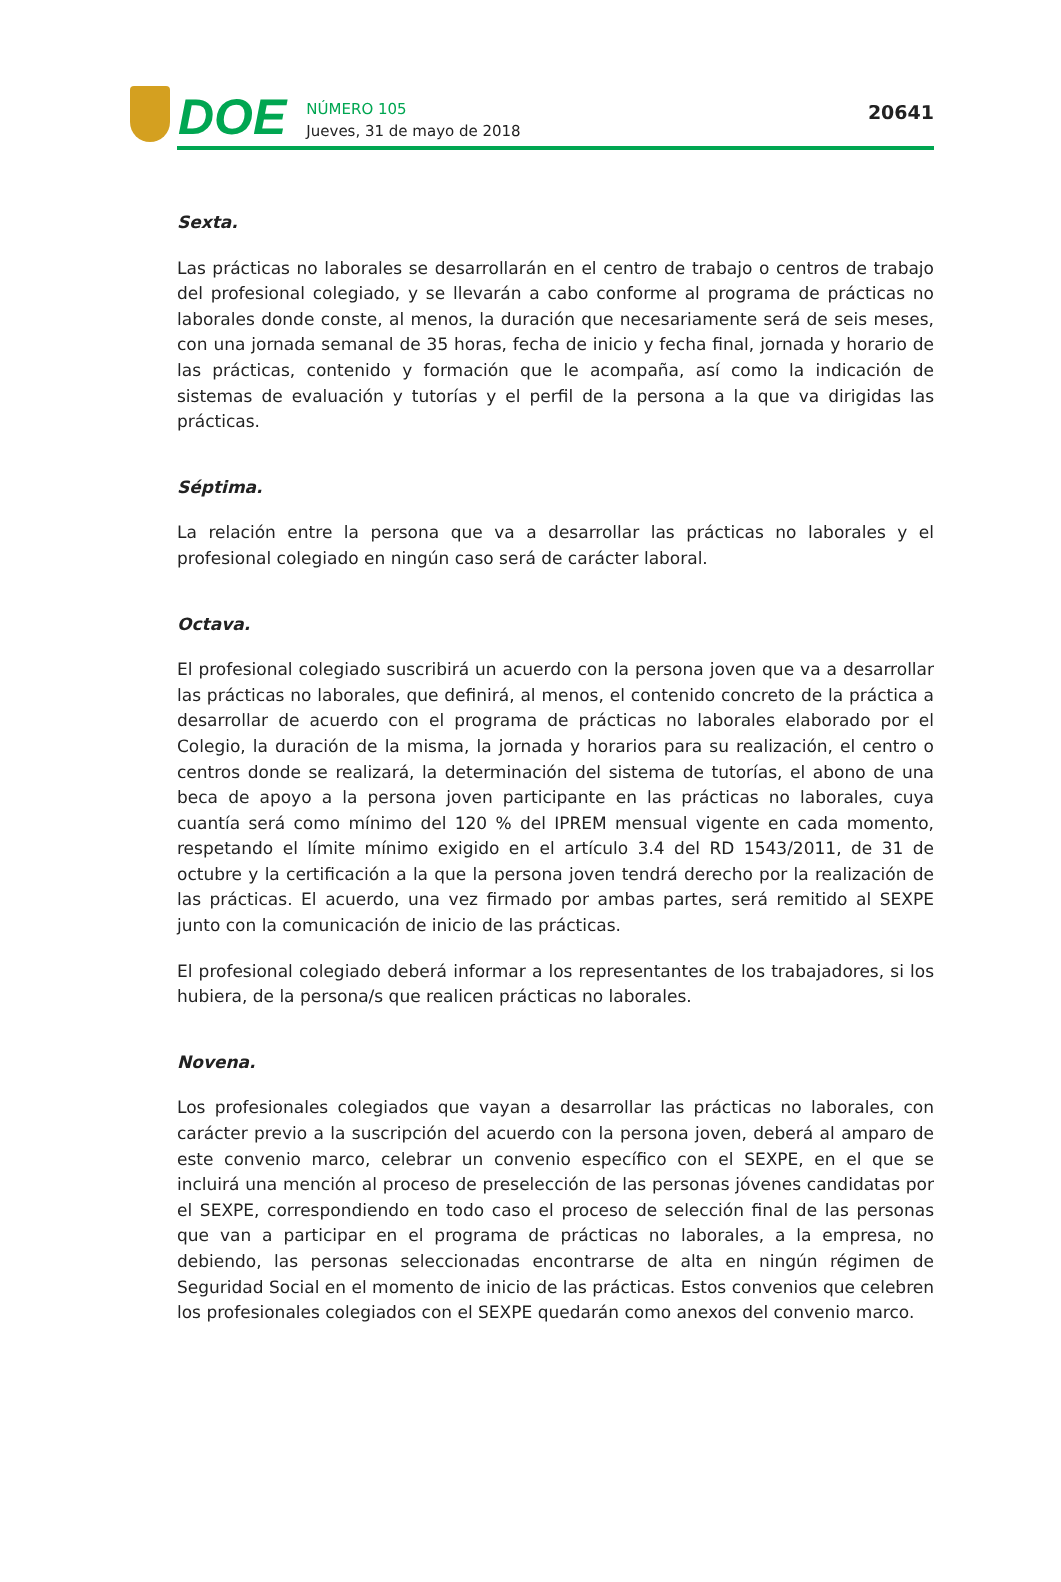DOE
NÚMERO 105
Jueves, 31 de mayo de 2018
20641
Sexta.
Las prácticas no laborales se desarrollarán en el centro de trabajo o centros de trabajo del profesional colegiado, y se llevarán a cabo conforme al programa de prácticas no laborales donde conste, al menos, la duración que necesariamente será de seis meses, con una jornada semanal de 35 horas, fecha de inicio y fecha final, jornada y horario de las prácticas, contenido y formación que le acompaña, así como la indicación de sistemas de evaluación y tutorías y el perfil de la persona a la que va dirigidas las prácticas.
Séptima.
La relación entre la persona que va a desarrollar las prácticas no laborales y el profesional colegiado en ningún caso será de carácter laboral.
Octava.
El profesional colegiado suscribirá un acuerdo con la persona joven que va a desarrollar las prácticas no laborales, que definirá, al menos, el contenido concreto de la práctica a desarrollar de acuerdo con el programa de prácticas no laborales elaborado por el Colegio, la duración de la misma, la jornada y horarios para su realización, el centro o centros donde se realizará, la determinación del sistema de tutorías, el abono de una beca de apoyo a la persona joven participante en las prácticas no laborales, cuya cuantía será como mínimo del 120 % del IPREM mensual vigente en cada momento, respetando el límite mínimo exigido en el artículo 3.4 del RD 1543/2011, de 31 de octubre y la certificación a la que la persona joven tendrá derecho por la realización de las prácticas. El acuerdo, una vez firmado por ambas partes, será remitido al SEXPE junto con la comunicación de inicio de las prácticas.
El profesional colegiado deberá informar a los representantes de los trabajadores, si los hubiera, de la persona/s que realicen prácticas no laborales.
Novena.
Los profesionales colegiados que vayan a desarrollar las prácticas no laborales, con carácter previo a la suscripción del acuerdo con la persona joven, deberá al amparo de este convenio marco, celebrar un convenio específico con el SEXPE, en el que se incluirá una mención al proceso de preselección de las personas jóvenes candidatas por el SEXPE, correspondiendo en todo caso el proceso de selección final de las personas que van a participar en el programa de prácticas no laborales, a la empresa, no debiendo, las personas seleccionadas encontrarse de alta en ningún régimen de Seguridad Social en el momento de inicio de las prácticas. Estos convenios que celebren los profesionales colegiados con el SEXPE quedarán como anexos del convenio marco.